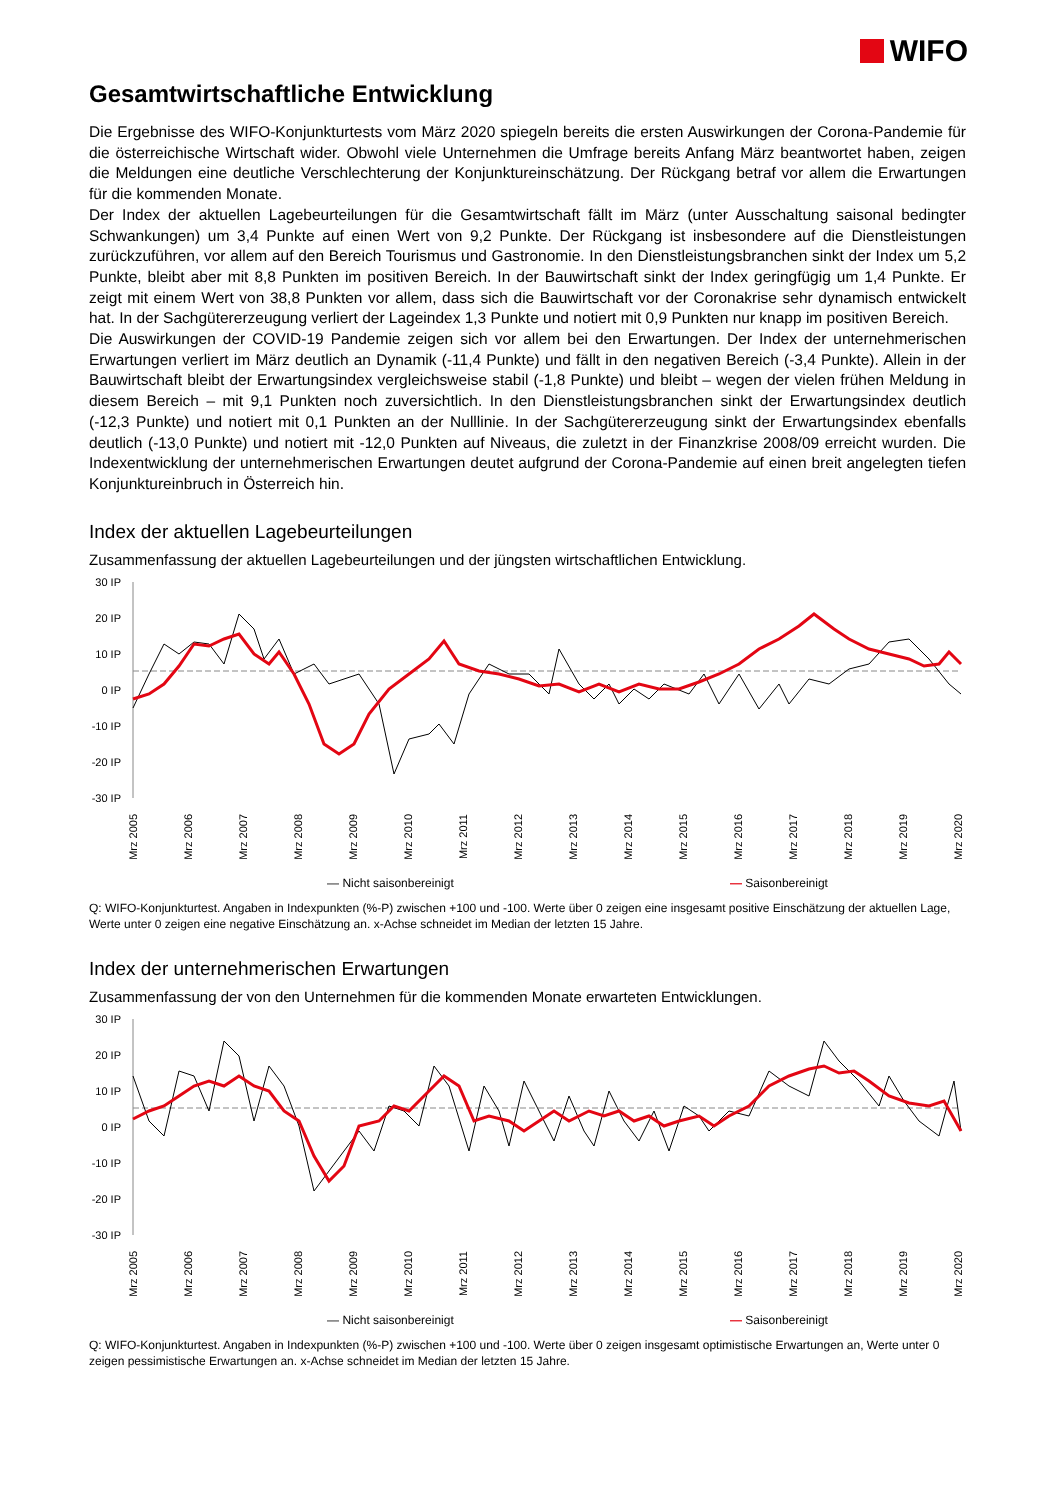WIFO
Gesamtwirtschaftliche Entwicklung
Die Ergebnisse des WIFO-Konjunkturtests vom März 2020 spiegeln bereits die ersten Auswirkungen der Corona-Pandemie für die österreichische Wirtschaft wider. Obwohl viele Unternehmen die Umfrage bereits Anfang März beantwortet haben, zeigen die Meldungen eine deutliche Verschlechterung der Konjunktureinschätzung. Der Rückgang betraf vor allem die Erwartungen für die kommenden Monate.
Der Index der aktuellen Lagebeurteilungen für die Gesamtwirtschaft fällt im März (unter Ausschaltung saisonal bedingter Schwankungen) um 3,4 Punkte auf einen Wert von 9,2 Punkte. Der Rückgang ist insbesondere auf die Dienstleistungen zurückzuführen, vor allem auf den Bereich Tourismus und Gastronomie. In den Dienstleistungsbranchen sinkt der Index um 5,2 Punkte, bleibt aber mit 8,8 Punkten im positiven Bereich. In der Bauwirtschaft sinkt der Index geringfügig um 1,4 Punkte. Er zeigt mit einem Wert von 38,8 Punkten vor allem, dass sich die Bauwirtschaft vor der Coronakrise sehr dynamisch entwickelt hat. In der Sachgütererzeugung verliert der Lageindex 1,3 Punkte und notiert mit 0,9 Punkten nur knapp im positiven Bereich.
Die Auswirkungen der COVID-19 Pandemie zeigen sich vor allem bei den Erwartungen. Der Index der unternehmerischen Erwartungen verliert im März deutlich an Dynamik (-11,4 Punkte) und fällt in den negativen Bereich (-3,4 Punkte). Allein in der Bauwirtschaft bleibt der Erwartungsindex vergleichsweise stabil (-1,8 Punkte) und bleibt – wegen der vielen frühen Meldung in diesem Bereich – mit 9,1 Punkten noch zuversichtlich. In den Dienstleistungsbranchen sinkt der Erwartungsindex deutlich (-12,3 Punkte) und notiert mit 0,1 Punkten an der Nulllinie. In der Sachgütererzeugung sinkt der Erwartungsindex ebenfalls deutlich (-13,0 Punkte) und notiert mit -12,0 Punkten auf Niveaus, die zuletzt in der Finanzkrise 2008/09 erreicht wurden. Die Indexentwicklung der unternehmerischen Erwartungen deutet aufgrund der Corona-Pandemie auf einen breit angelegten tiefen Konjunktureinbruch in Österreich hin.
Index der aktuellen Lagebeurteilungen
Zusammenfassung der aktuellen Lagebeurteilungen und der jüngsten wirtschaftlichen Entwicklung.
30 IP
20 IP
10 IP
0 IP
-10 IP
-20 IP
-30 IP
Mrz 2005
Mrz 2006
Mrz 2007
Mrz 2008
Mrz 2009
Mrz 2010
Mrz 2011
Mrz 2012
Mrz 2013
Mrz 2014
Mrz 2015
Mrz 2016
Mrz 2017
Mrz 2018
Mrz 2019
Mrz 2020
— Nicht saisonbereinigt — Saisonbereinigt
Q: WIFO-Konjunkturtest. Angaben in Indexpunkten (%-P) zwischen +100 und -100. Werte über 0 zeigen eine insgesamt positive Einschätzung der aktuellen Lage, Werte unter 0 zeigen eine negative Einschätzung an. x-Achse schneidet im Median der letzten 15 Jahre.
Index der unternehmerischen Erwartungen
Zusammenfassung der von den Unternehmen für die kommenden Monate erwarteten Entwicklungen.
30 IP
20 IP
10 IP
0 IP
-10 IP
-20 IP
-30 IP
Mrz 2005
Mrz 2006
Mrz 2007
Mrz 2008
Mrz 2009
Mrz 2010
Mrz 2011
Mrz 2012
Mrz 2013
Mrz 2014
Mrz 2015
Mrz 2016
Mrz 2017
Mrz 2018
Mrz 2019
Mrz 2020
— Nicht saisonbereinigt — Saisonbereinigt
Q: WIFO-Konjunkturtest. Angaben in Indexpunkten (%-P) zwischen +100 und -100. Werte über 0 zeigen insgesamt optimistische Erwartungen an, Werte unter 0 zeigen pessimistische Erwartungen an. x-Achse schneidet im Median der letzten 15 Jahre.